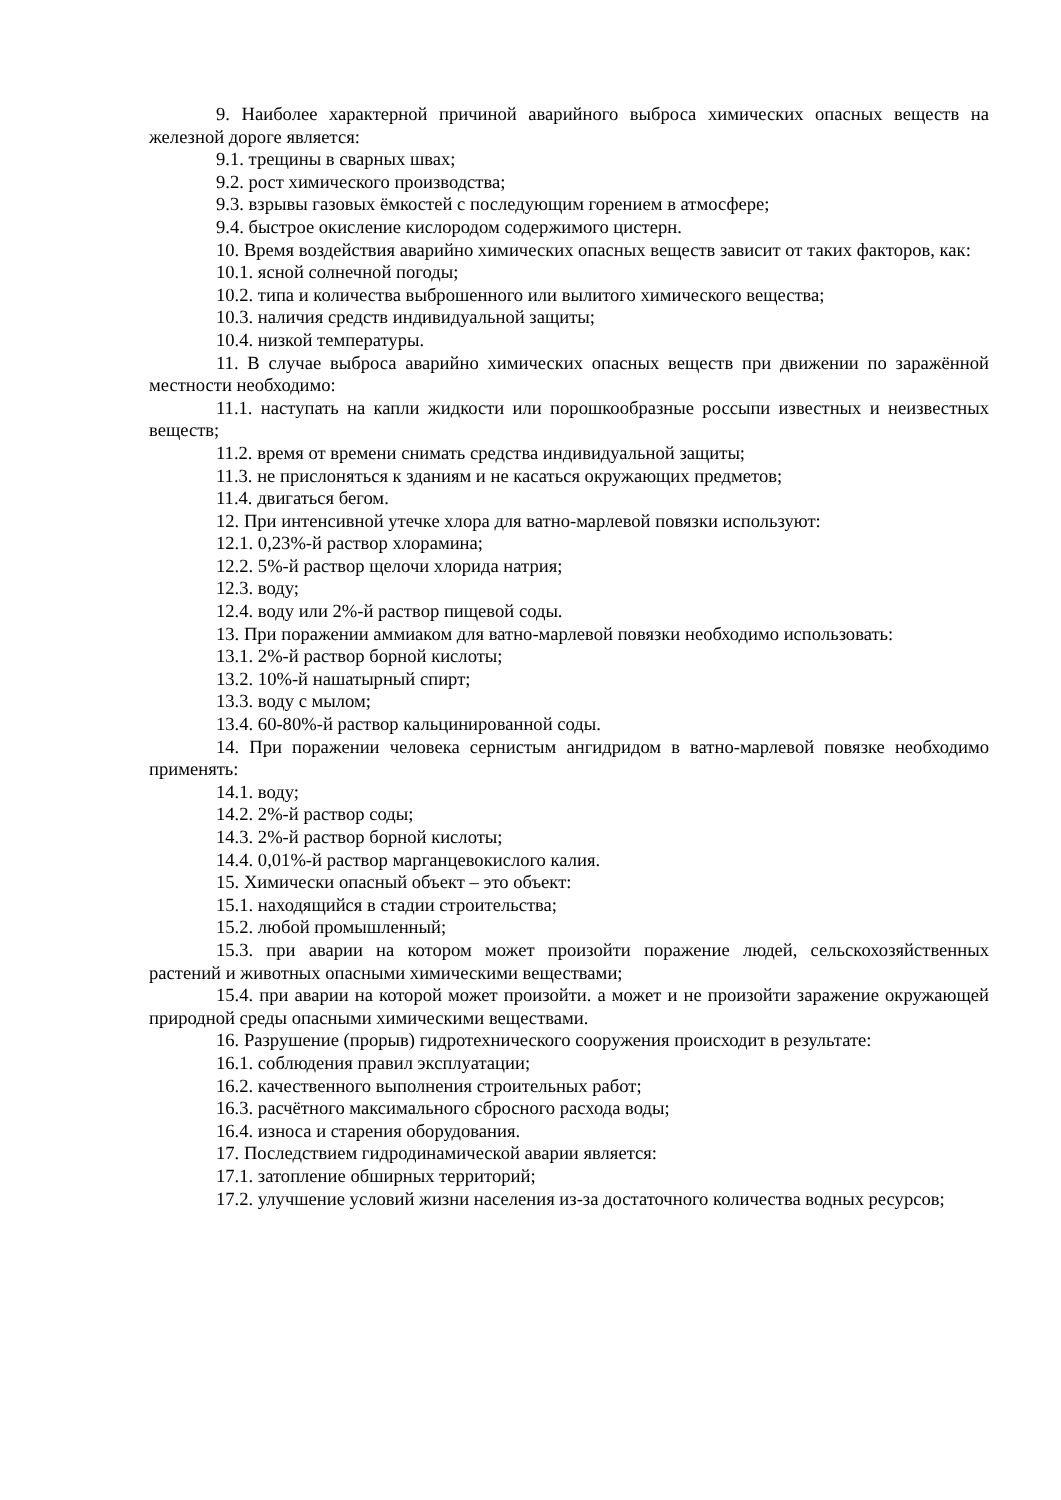9. Наиболее характерной причиной аварийного выброса химических опасных веществ на железной дороге является:
9.1. трещины в сварных швах;
9.2. рост химического производства;
9.3. взрывы газовых ёмкостей с последующим горением в атмосфере;
9.4. быстрое окисление кислородом содержимого цистерн.
10. Время воздействия аварийно химических опасных веществ зависит от таких факторов, как:
10.1. ясной солнечной погоды;
10.2. типа и количества выброшенного или вылитого химического вещества;
10.3. наличия средств индивидуальной защиты;
10.4. низкой температуры.
11. В случае выброса аварийно химических опасных веществ при движении по заражённой местности необходимо:
11.1. наступать на капли жидкости или порошкообразные россыпи известных и неизвестных веществ;
11.2. время от времени снимать средства индивидуальной защиты;
11.3. не прислоняться к зданиям и не касаться окружающих предметов;
11.4. двигаться бегом.
12. При интенсивной утечке хлора для ватно-марлевой повязки используют:
12.1. 0,23%-й раствор хлорамина;
12.2. 5%-й раствор щелочи хлорида натрия;
12.3. воду;
12.4. воду или 2%-й раствор пищевой соды.
13. При поражении аммиаком для ватно-марлевой повязки необходимо использовать:
13.1. 2%-й раствор борной кислоты;
13.2. 10%-й нашатырный спирт;
13.3. воду с мылом;
13.4. 60-80%-й раствор кальцинированной соды.
14. При поражении человека сернистым ангидридом в ватно-марлевой повязке необходимо применять:
14.1. воду;
14.2. 2%-й раствор соды;
14.3. 2%-й раствор борной кислоты;
14.4. 0,01%-й раствор марганцевокислого калия.
15. Химически опасный объект – это объект:
15.1. находящийся в стадии строительства;
15.2. любой промышленный;
15.3. при аварии на котором может произойти поражение людей, сельскохозяйственных растений и животных опасными химическими веществами;
15.4. при аварии на которой может произойти. а может и не произойти заражение окружающей природной среды опасными химическими веществами.
16. Разрушение (прорыв) гидротехнического сооружения происходит в результате:
16.1. соблюдения правил эксплуатации;
16.2. качественного выполнения строительных работ;
16.3. расчётного максимального сбросного расхода воды;
16.4. износа и старения оборудования.
17. Последствием гидродинамической аварии является:
17.1. затопление обширных территорий;
17.2. улучшение условий жизни населения из-за достаточного количества водных ресурсов;